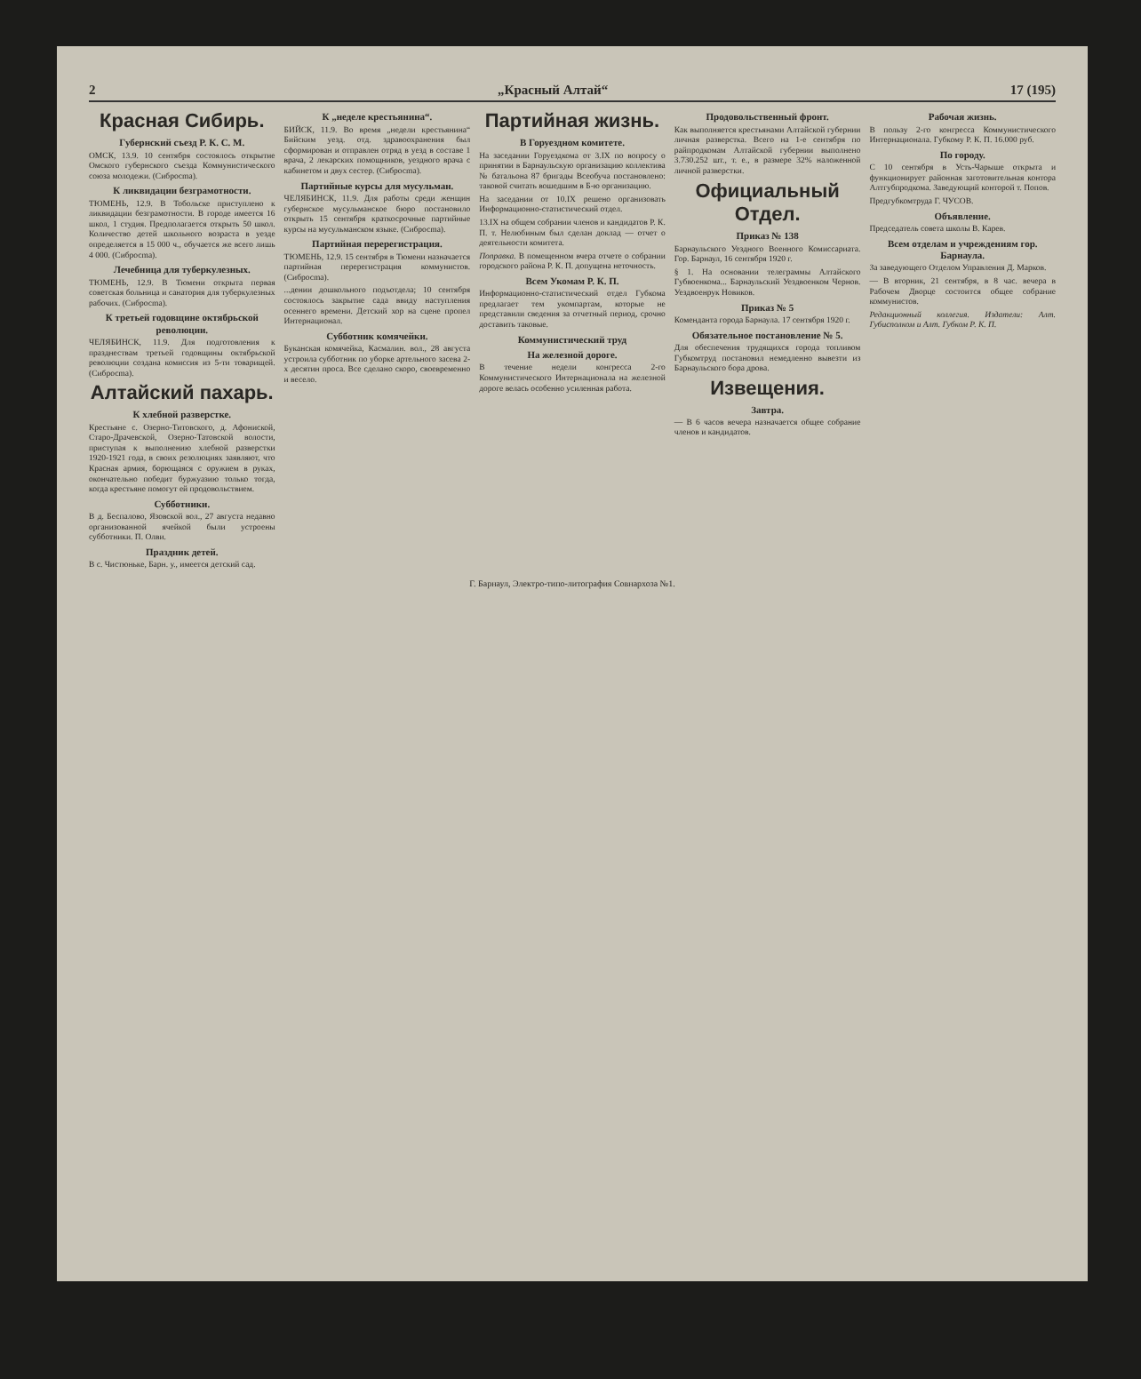2 „Красный Алтай“17 (195)
Красная Сибирь.
Губернский съезд Р. К. С. М.
ОМСК, 13.9. 10 сентября состоялось открытие Омского губернского съезда Коммунистического союза молодежи. (Сибросmа).
К ликвидации безграмотности.
ТЮМЕНЬ, 12.9. В Тобольске приступлено к ликвидации безграмотности. В городе имеется 16 школ, 1 студия. Предполагается открыть 50 школ. Количество детей школьного возраста в уезде определяется в 15 000 ч., обучается же всего лишь 4 000. (Сибросmа).
Лечебница для туберкулезных.
ТЮМЕНЬ, 12.9. В Тюмени открыта первая советская больница и санатория для туберкулезных рабочих. (Сибросmа).
К третьей годовщине октябрьской революции.
ЧЕЛЯБИНСК, 11.9. Для подготовления к празднествам третьей годовщины октябрьской революции создана комиссия из 5-ти товарищей. (Сибросmа).
Алтайский пахарь.
К хлебной разверстке.
Крестьяне с. Озерно-Титовского, д. Афониской, Старо-Драчевской, Озерно-Татовской волости, приступая к выполнению хлебной разверстки 1920-1921 года, в своих резолюциях заявляют, что Красная армия, борющаяся с оружием в руках, окончательно победит буржуазию только тогда, когда крестьяне помогут ей продовольствием.
Субботники.
В д. Беспалово, Язовской вол., 27 августа недавно организованной ячейкой были устроены субботники. П. Олви.
Праздник детей.
В с. Чистюньке, Барн. у., имеется детский сад.
К „неделе крестьянина“.
БИЙСК, 11.9. Во время „недели крестьянина“ Бийским уезд. отд. здравоохранения был сформирован и отправлен отряд в уезд в составе 1 врача, 2 лекарских помощников, уездного врача с кабинетом и двух сестер. (Сибросmа).
Партийные курсы для мусульман.
ЧЕЛЯБИНСК, 11.9. Для работы среди женщин губернское мусульманское бюро постановило открыть 15 сентября краткосрочные партийные курсы на мусульманском языке. (Сибросmа).
Партийная перерегистрация.
ТЮМЕНЬ, 12.9. 15 сентября в Тюмени назначается партийная перерегистрация коммунистов. (Сибросmа).
...дении дошкольного подъотдела; 10 сентября состоялось закрытие сада ввиду наступления осеннего времени. Детский хор на сцене пропел Интернационал.
Субботник комячейки.
Буканская комячейка, Касмалин. вол., 28 августа устроила субботник по уборке артельного засева 2-х десятин проса. Все сделано скоро, своевременно и весело.
Партийная жизнь.
В Горуездном комитете.
На заседании Горуездкома от 3.IX по вопросу о принятии в Барнаульскую организацию коллектива № батальона 87 бригады Всеобуча постановлено: таковой считать вошедшим в Б-ю организацию.
На заседании от 10.IX решено организовать Информационно-статистический отдел.
13.IX на общем собрании членов и кандидатов Р. К. П. т. Нелюбиным был сделан доклад — отчет о деятельности комитета.
Поправка. В помещенном вчера отчете о собрании городского района Р. К. П. допущена неточность.
Всем Укомам Р. К. П.
Информационно-статистический отдел Губкома предлагает тем укомпартам, которые не представили сведения за отчетный период, срочно доставить таковые.
Коммунистический труд
На железной дороге.
В течение недели конгресса 2-го Коммунистического Интернационала на железной дороге велась особенно усиленная работа.
Продовольственный фронт.
Как выполняется крестьянами Алтайской губернии личная разверстка. Всего на 1-е сентября по райпродкомам Алтайской губернии выполнено 3.730.252 шт., т. е., в размере 32% наложенной личной разверстки.
Официальный Отдел.
Приказ № 138
Барнаульского Уездного Военного Комиссариата. Гор. Барнаул, 16 сентября 1920 г.
§ 1. На основании телеграммы Алтайского Губвоенкома... Барнаульский Уездвоенком Чернов. Уездвоенрук Новиков.
Приказ № 5
Коменданта города Барнаула. 17 сентября 1920 г.
Обязательное постановление № 5.
Для обеспечения трудящихся города топливом Губкомтруд постановил немедленно вывезти из Барнаульского бора дрова.
Извещения.
Завтра.
— В 6 часов вечера назначается общее собрание членов и кандидатов.
Рабочая жизнь.
В пользу 2-го конгресса Коммунистического Интернационала. Губкому Р. К. П. 16.000 руб.
По городу.
С 10 сентября в Усть-Чарыше открыта и функционирует районная заготовительная контора Алтгубпродкома. Заведующий конторой т. Попов.
Предгубкомтруда Г. ЧУСОВ.
Объявление.
Председатель совета школы В. Карев.
Всем отделам и учреждениям гор. Барнаула.
За заведующего Отделом Управления Д. Марков.
— В вторник, 21 сентября, в 8 час. вечера в Рабочем Дворце состоится общее собрание коммунистов.
Редакционный коллегия. Издатели: Алт. Губисполком и Алт. Губком Р. К. П.
Г. Барнаул, Электро-типо-литография Совнархоза №1.